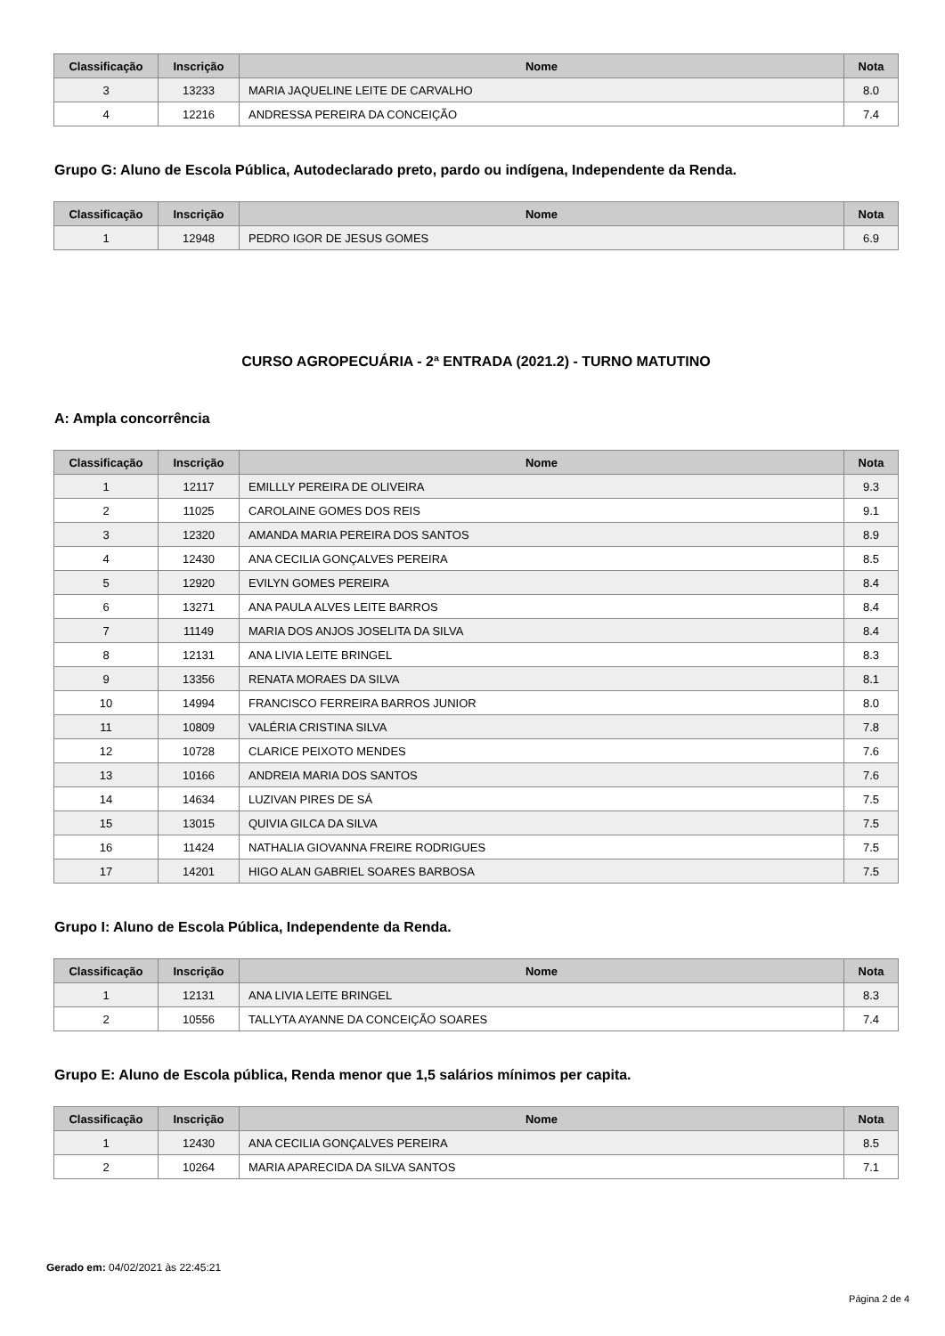| Classificação | Inscrição | Nome | Nota |
| --- | --- | --- | --- |
| 3 | 13233 | MARIA JAQUELINE LEITE DE CARVALHO | 8.0 |
| 4 | 12216 | ANDRESSA PEREIRA DA CONCEIÇÃO | 7.4 |
Grupo G: Aluno de Escola Pública, Autodeclarado preto, pardo ou indígena, Independente da Renda.
| Classificação | Inscrição | Nome | Nota |
| --- | --- | --- | --- |
| 1 | 12948 | PEDRO IGOR DE JESUS GOMES | 6.9 |
CURSO AGROPECUÁRIA - 2ª ENTRADA (2021.2) - TURNO MATUTINO
A: Ampla concorrência
| Classificação | Inscrição | Nome | Nota |
| --- | --- | --- | --- |
| 1 | 12117 | EMILLLY PEREIRA DE OLIVEIRA | 9.3 |
| 2 | 11025 | CAROLAINE GOMES DOS REIS | 9.1 |
| 3 | 12320 | AMANDA MARIA PEREIRA DOS SANTOS | 8.9 |
| 4 | 12430 | ANA CECILIA GONÇALVES PEREIRA | 8.5 |
| 5 | 12920 | EVILYN GOMES PEREIRA | 8.4 |
| 6 | 13271 | ANA PAULA ALVES LEITE BARROS | 8.4 |
| 7 | 11149 | MARIA DOS ANJOS JOSELITA DA SILVA | 8.4 |
| 8 | 12131 | ANA LIVIA LEITE BRINGEL | 8.3 |
| 9 | 13356 | RENATA MORAES DA SILVA | 8.1 |
| 10 | 14994 | FRANCISCO FERREIRA BARROS JUNIOR | 8.0 |
| 11 | 10809 | VALÉRIA CRISTINA SILVA | 7.8 |
| 12 | 10728 | CLARICE PEIXOTO MENDES | 7.6 |
| 13 | 10166 | ANDREIA MARIA DOS SANTOS | 7.6 |
| 14 | 14634 | LUZIVAN PIRES DE SÁ | 7.5 |
| 15 | 13015 | QUIVIA GILCA DA SILVA | 7.5 |
| 16 | 11424 | NATHALIA GIOVANNA FREIRE RODRIGUES | 7.5 |
| 17 | 14201 | HIGO ALAN GABRIEL SOARES BARBOSA | 7.5 |
Grupo I: Aluno de Escola Pública, Independente da Renda.
| Classificação | Inscrição | Nome | Nota |
| --- | --- | --- | --- |
| 1 | 12131 | ANA LIVIA LEITE BRINGEL | 8.3 |
| 2 | 10556 | TALLYTA AYANNE DA CONCEIÇÃO SOARES | 7.4 |
Grupo E: Aluno de Escola pública, Renda menor que 1,5 salários mínimos per capita.
| Classificação | Inscrição | Nome | Nota |
| --- | --- | --- | --- |
| 1 | 12430 | ANA CECILIA GONÇALVES PEREIRA | 8.5 |
| 2 | 10264 | MARIA APARECIDA DA SILVA SANTOS | 7.1 |
Gerado em: 04/02/2021 às 22:45:21
Página 2 de 4